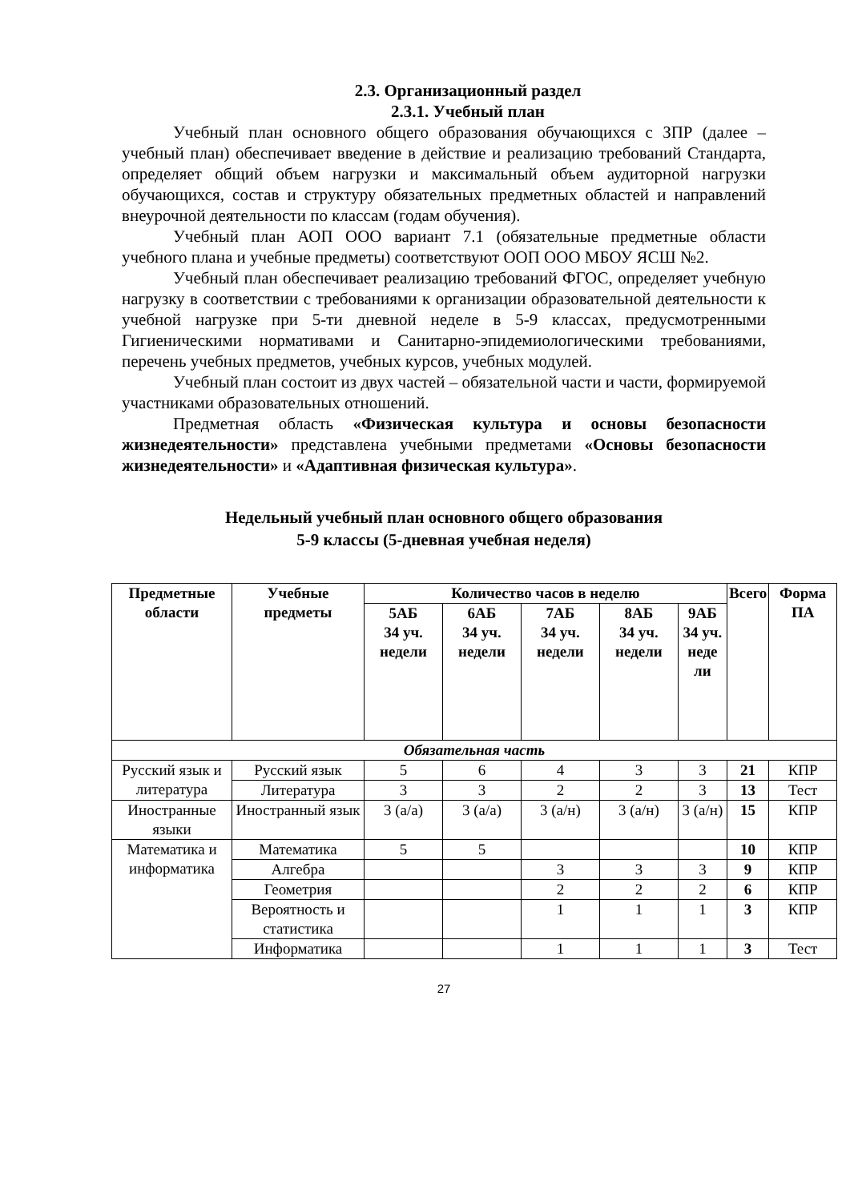2.3. Организационный раздел
2.3.1. Учебный план
Учебный план основного общего образования обучающихся с ЗПР (далее – учебный план) обеспечивает введение в действие и реализацию требований Стандарта, определяет общий объем нагрузки и максимальный объем аудиторной нагрузки обучающихся, состав и структуру обязательных предметных областей и направлений внеурочной деятельности по классам (годам обучения).
Учебный план АОП ООО вариант 7.1 (обязательные предметные области учебного плана и учебные предметы) соответствуют ООП ООО МБОУ ЯСШ №2.
Учебный план обеспечивает реализацию требований ФГОС, определяет учебную нагрузку в соответствии с требованиями к организации образовательной деятельности к учебной нагрузке при 5-ти дневной неделе в 5-9 классах, предусмотренными Гигиеническими нормативами и Санитарно-эпидемиологическими требованиями, перечень учебных предметов, учебных курсов, учебных модулей.
Учебный план состоит из двух частей – обязательной части и части, формируемой участниками образовательных отношений.
Предметная область «Физическая культура и основы безопасности жизнедеятельности» представлена учебными предметами «Основы безопасности жизнедеятельности» и «Адаптивная физическая культура».
Недельный учебный план основного общего образования
5-9 классы (5-дневная учебная неделя)
| Предметные области | Учебные предметы | Количество часов в неделю | | | | | Всего | Форма ПА |
| --- | --- | --- | --- | --- | --- | --- | --- | --- |
| | | 5АБ 34 уч. недели | 6АБ 34 уч. недели | 7АБ 34 уч. недели | 8АБ 34 уч. недели | 9АБ 34 уч. неде ли | | |
| Обязательная часть | | | | | | | | |
| Русский язык и литература | Русский язык | 5 | 6 | 4 | 3 | 3 | 21 | КПР |
| | Литература | 3 | 3 | 2 | 2 | 3 | 13 | Тест |
| Иностранные языки | Иностранный язык | 3 (а/а) | 3 (а/а) | 3 (а/н) | 3 (а/н) | 3 (а/н) | 15 | КПР |
| Математика и информатика | Математика | 5 | 5 | | | | 10 | КПР |
| | Алгебра | | | 3 | 3 | 3 | 9 | КПР |
| | Геометрия | | | 2 | 2 | 2 | 6 | КПР |
| | Вероятность и статистика | | | 1 | 1 | 1 | 3 | КПР |
| | Информатика | | | 1 | 1 | 1 | 3 | Тест |
27